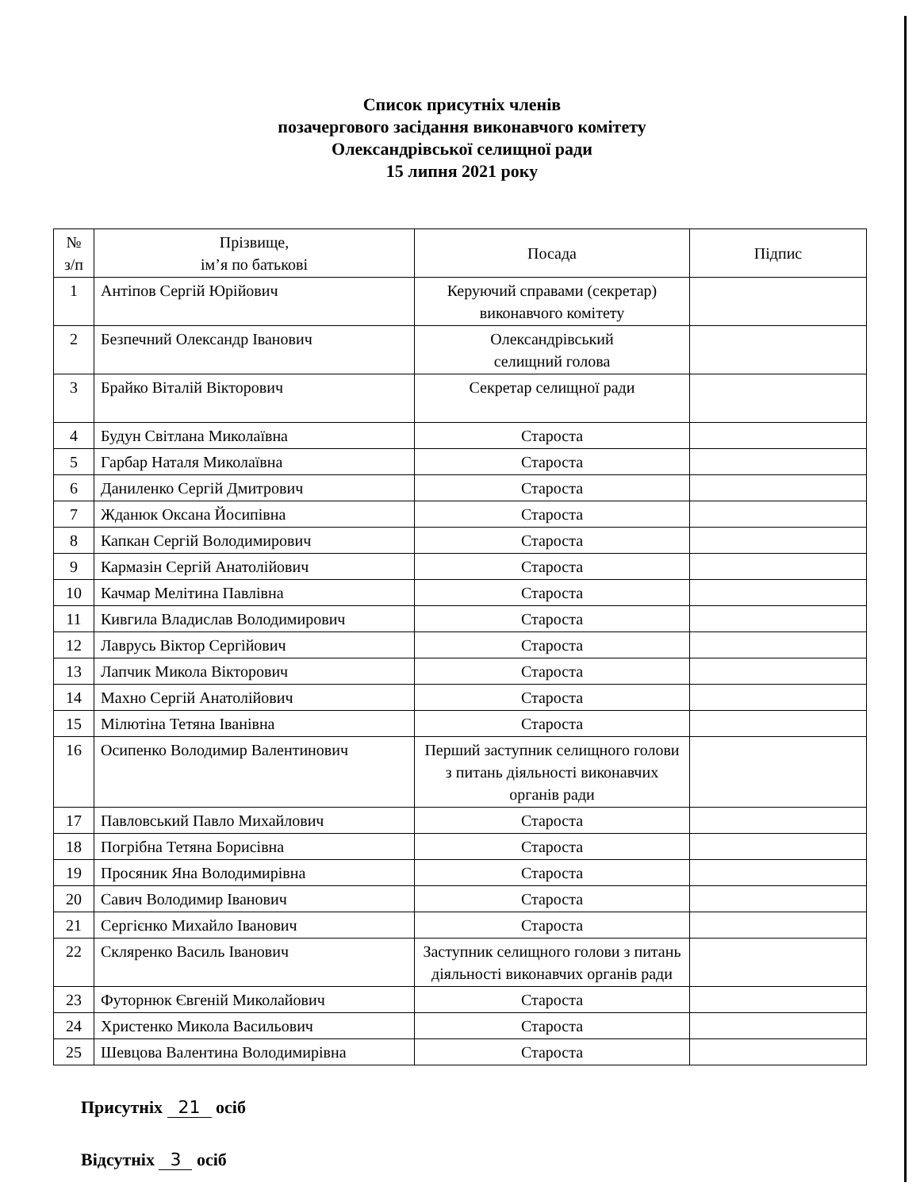Список присутніх членів
позачергового засідання виконавчого комітету
Олександрівської селищної ради
15 липня 2021 року
| № з/п | Прізвище, ім’я по батькові | Посада | Підпис |
| --- | --- | --- | --- |
| 1 | Антіпов Сергій Юрійович | Керуючий справами (секретар) виконавчого комітету | |
| 2 | Безпечний Олександр Іванович | Олександрівський селищний голова | |
| 3 | Брайко Віталій Вікторович | Секретар селищної ради | |
| 4 | Будун Світлана Миколаївна | Староста | |
| 5 | Гарбар Наталя Миколаївна | Староста | |
| 6 | Даниленко Сергій Дмитрович | Староста | |
| 7 | Жданюк Оксана Йосипівна | Староста | |
| 8 | Капкан Сергій Володимирович | Староста | |
| 9 | Кармазін Сергій Анатолійович | Староста | |
| 10 | Качмар Мелітина Павлівна | Староста | |
| 11 | Кивгила Владислав Володимирович | Староста | |
| 12 | Лаврусь Віктор Сергійович | Староста | |
| 13 | Лапчик Микола Вікторович | Староста | |
| 14 | Махно Сергій Анатолійович | Староста | |
| 15 | Мілютіна Тетяна Іванівна | Староста | |
| 16 | Осипенко Володимир Валентинович | Перший заступник селищного голови з питань діяльності виконавчих органів ради | |
| 17 | Павловський Павло Михайлович | Староста | |
| 18 | Погрібна Тетяна Борисівна | Староста | |
| 19 | Просяник Яна Володимирівна | Староста | |
| 20 | Савич Володимир Іванович | Староста | |
| 21 | Сергієнко Михайло Іванович | Староста | |
| 22 | Скляренко Василь Іванович | Заступник селищного голови з питань діяльності виконавчих органів ради | |
| 23 | Футорнюк Євгеній Миколайович | Староста | |
| 24 | Христенко Микола Васильович | Староста | |
| 25 | Шевцова Валентина Володимирівна | Староста | |
Присутніх 21 осіб
Відсутніх 3 осіб